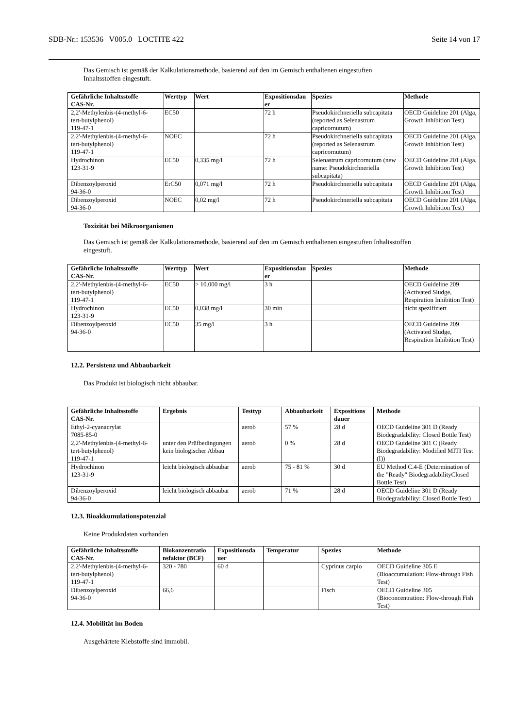SDB-Nr.: 153536 V005.0 LOCTITE 422 Seite 14 von 17
Das Gemisch ist gemäß der Kalkulationsmethode, basierend auf den im Gemisch enthaltenen eingestuften
Inhaltsstoffen eingestuft.
| Gefährliche Inhaltsstoffe CAS-Nr. | Werttyp | Wert | Expositionsdau er | Spezies | Methode |
| --- | --- | --- | --- | --- | --- |
| 2,2'-Methylenbis-(4-methyl-6- tert-butylphenol) 119-47-1 | EC50 | | 72 h | Pseudokirchneriella subcapitata (reported as Selenastrum capricornutum) | OECD Guideline 201 (Alga, Growth Inhibition Test) |
| 2,2'-Methylenbis-(4-methyl-6- tert-butylphenol) 119-47-1 | NOEC | | 72 h | Pseudokirchneriella subcapitata (reported as Selenastrum capricornutum) | OECD Guideline 201 (Alga, Growth Inhibition Test) |
| Hydrochinon 123-31-9 | EC50 | 0,335 mg/l | 72 h | Selenastrum capricornutum (new name: Pseudokirchneriella subcapitata) | OECD Guideline 201 (Alga, Growth Inhibition Test) |
| Dibenzoylperoxid 94-36-0 | ErC50 | 0,071 mg/l | 72 h | Pseudokirchneriella subcapitata | OECD Guideline 201 (Alga, Growth Inhibition Test) |
| Dibenzoylperoxid 94-36-0 | NOEC | 0,02 mg/l | 72 h | Pseudokirchneriella subcapitata | OECD Guideline 201 (Alga, Growth Inhibition Test) |
Toxizität bei Mikroorganismen
Das Gemisch ist gemäß der Kalkulationsmethode, basierend auf den im Gemisch enthaltenen eingestuften Inhaltsstoffen
eingestuft.
| Gefährliche Inhaltsstoffe CAS-Nr. | Werttyp | Wert | Expositionsdau er | Spezies | Methode |
| --- | --- | --- | --- | --- | --- |
| 2,2'-Methylenbis-(4-methyl-6- tert-butylphenol) 119-47-1 | EC50 | > 10.000 mg/l | 3 h | | OECD Guideline 209 (Activated Sludge, Respiration Inhibition Test) |
| Hydrochinon 123-31-9 | EC50 | 0,038 mg/l | 30 min | | nicht spezifiziert |
| Dibenzoylperoxid 94-36-0 | EC50 | 35 mg/l | 3 h | | OECD Guideline 209 (Activated Sludge, Respiration Inhibition Test) |
12.2. Persistenz und Abbaubarkeit
Das Produkt ist biologisch nicht abbaubar.
| Gefährliche Inhaltsstoffe CAS-Nr. | Ergebnis | Testtyp | Abbaubarkeit | Expositions dauer | Methode |
| --- | --- | --- | --- | --- | --- |
| Ethyl-2-cyanacrylat 7085-85-0 | | aerob | 57 % | 28 d | OECD Guideline 301 D (Ready Biodegradability: Closed Bottle Test) |
| 2,2'-Methylenbis-(4-methyl-6- tert-butylphenol) 119-47-1 | unter den Prüfbedingungen kein biologischer Abbau | aerob | 0 % | 28 d | OECD Guideline 301 C (Ready Biodegradability: Modified MITI Test (I)) |
| Hydrochinon 123-31-9 | leicht biologisch abbaubar | aerob | 75 - 81 % | 30 d | EU Method C.4-E (Determination of the "Ready" BiodegradabilityClosed Bottle Test) |
| Dibenzoylperoxid 94-36-0 | leicht biologisch abbaubar | aerob | 71 % | 28 d | OECD Guideline 301 D (Ready Biodegradability: Closed Bottle Test) |
12.3. Bioakkumulationspotenzial
Keine Produktdaten vorhanden
| Gefährliche Inhaltsstoffe CAS-Nr. | Biokonzentratio nsfaktor (BCF) | Expositionsda uer | Temperatur | Spezies | Methode |
| --- | --- | --- | --- | --- | --- |
| 2,2'-Methylenbis-(4-methyl-6- tert-butylphenol) 119-47-1 | 320 - 780 | 60 d | | Cyprinus carpio | OECD Guideline 305 E (Bioaccumulation: Flow-through Fish Test) |
| Dibenzoylperoxid 94-36-0 | 66,6 | | | Fisch | OECD Guideline 305 (Bioconcentration: Flow-through Fish Test) |
12.4. Mobilität im Boden
Ausgehärtete Klebstoffe sind immobil.